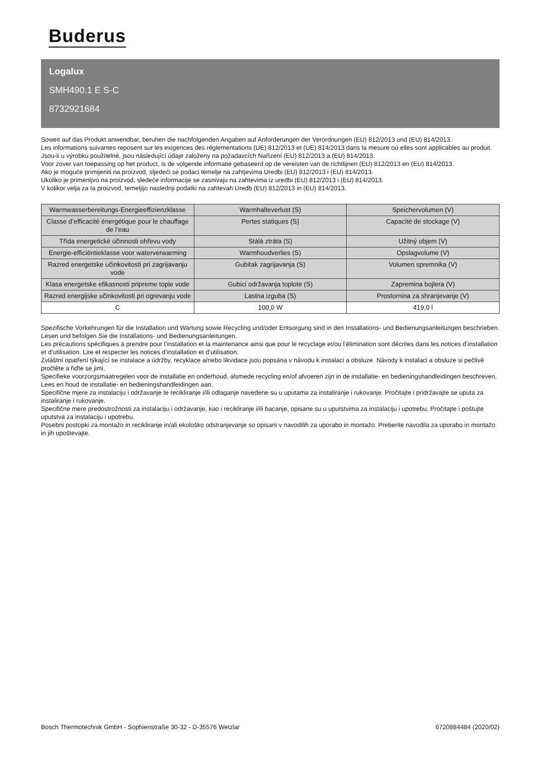Buderus
Logalux
SMH490.1 E S-C
8732921684
Soweit auf das Produkt anwendbar, beruhen die nachfolgenden Angaben auf Anforderungen der Verordnungen (EU) 812/2013 und (EU) 814/2013.
Les informations suivantes reposent sur les exigences des réglementations (UE) 812/2013 et (UE) 814/2013 dans la mesure où elles sont applicables au produit.
Jsou-li u výrobku použitelné, jsou následující údaje založeny na požadavcích Nařízení (EU) 812/2013 a (EU) 814/2013.
Voor zover van toepassing op het product, is de volgende informatie gebaseerd op de vereisten van de richtlijnen (EU) 812/2013 en (EU) 814/2013.
Ako je moguće primijeniti na proizvod, sljedeći se podaci temelje na zahtjevima Uredbi (EU) 812/2013 i (EU) 814/2013.
Ukoliko je primenljvo na proizvod, sledeće informacije se zasnivaju na zahtevima iz uredbi (EU) 812/2013 i (EU) 814/2013.
V kolikor velja za ta proizvod, temeljijo naslednji podatki na zahtevah Uredb (EU) 812/2013 in (EU) 814/2013.
| Warmwasserbereitungs-Energieeffizienzklasse | Warmhalteverlust (S) | Speichervolumen (V) |
| Classe d’efficacité énergétique pour le chauffage de l’eau | Pertes statiques (S) | Capacité de stockage (V) |
| Třída energetické účinnosti ohřevu vody | Stálá ztráta (S) | Užitný objem (V) |
| Energie-efficiëntieklasse voor waterverwarming | Warmhoudverlies (S) | Opslagvolume (V) |
| Razred energetske učinkovitosti pri zagrijavanju vode | Gubitak zagrijavanja (S) | Volumen spremnika (V) |
| Klasa energetske efikasnosti pripreme tople vode | Gubici održavanja toplote (S) | Zapremina bojlera (V) |
| Razred energijske učinkovitosti pri ogrevanju vode | Lastna izguba (S) | Prostornina za shranjevanje (V) |
| C | 100,0 W | 419,0 l |
Spezifische Vorkehrungen für die Installation und Wartung sowie Recycling und/oder Entsorgung sind in den Installations- und Bedienungsanleitungen beschrieben. Lesen und befolgen Sie die Installations- und Bedienungsanleitungen.
Les précautions spécifiques à prendre pour l’installation et la maintenance ainsi que pour le recyclage et/ou l’élimination sont décrites dans les notices d’installation et d’utilisation. Lire et respecter les notices d’installation et d’utilisation.
Zvláštní opatření týkající se instalace a údržby, recyklace a/nebo likvidace jsou popsána v návodu k instalaci a obsluze. Návody k instalaci a obsluze si pečlivě pročtěte a řiďte se jimi.
Specifieke voorzorgsmaatregelen voor de installatie en onderhoud, alsmede recycling en/of afvoeren zijn in de installatie- en bedieningshandleidingen beschreven. Lees en houd de installatie- en bedieningshandleidingen aan.
Specifične mjere za instalaciju i održavanje te recikliranje i/ili odlaganje navedene su u uputama za instaliranje i rukovanje. Pročitajte i pridržavajte se uputa za instaliranje i rukovanje.
Specifične mere predostrožnosti za instalaciju i održavanje, kao i recikliranje i/ili bacanje, opisane su u uputstvima za instalaciju i upotrebu. Pročitajte i poštujte uputstva za instalaciju i upotrebu.
Posebni postopki za montažo in recikliranje in/ali ekološko odstranjevanje so opisani v navodilih za uporabo in montažo. Preberite navodila za uporabo in montažo in jih upoštevajte.
Bosch Thermotechnik GmbH - Sophienstraße 30-32 - D-35576 Wetzlar 6720884484 (2020/02)